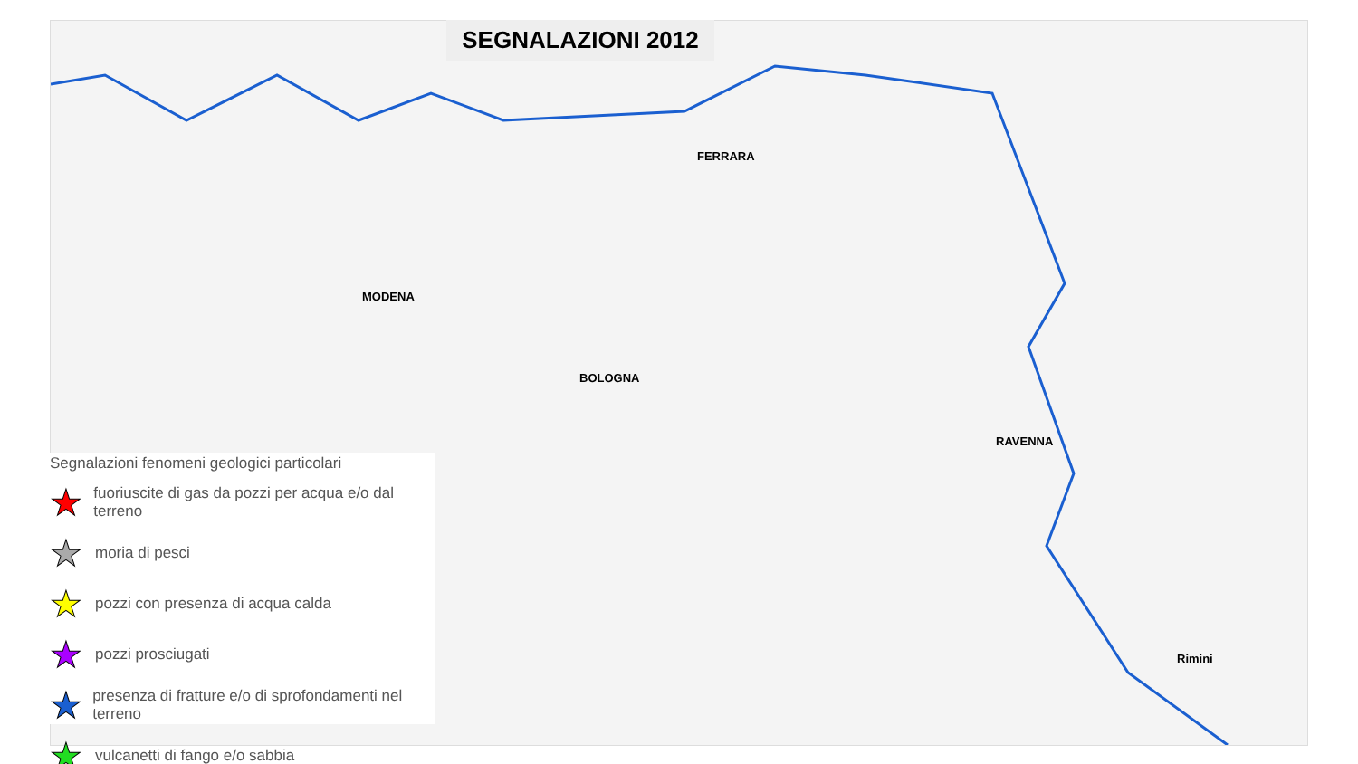BOLOGNA
FERRARA
MODENA
RAVENNA
Rimini
SEGNALAZIONI 2012
Segnalazioni fenomeni geologici particolari
★ fuoriuscite di gas da pozzi per acqua e/o dal terreno
★ moria di pesci
★ pozzi con presenza di acqua calda
★ pozzi prosciugati
★ presenza di fratture e/o di sprofondamenti nel terreno
★ vulcanetti di fango e/o sabbia